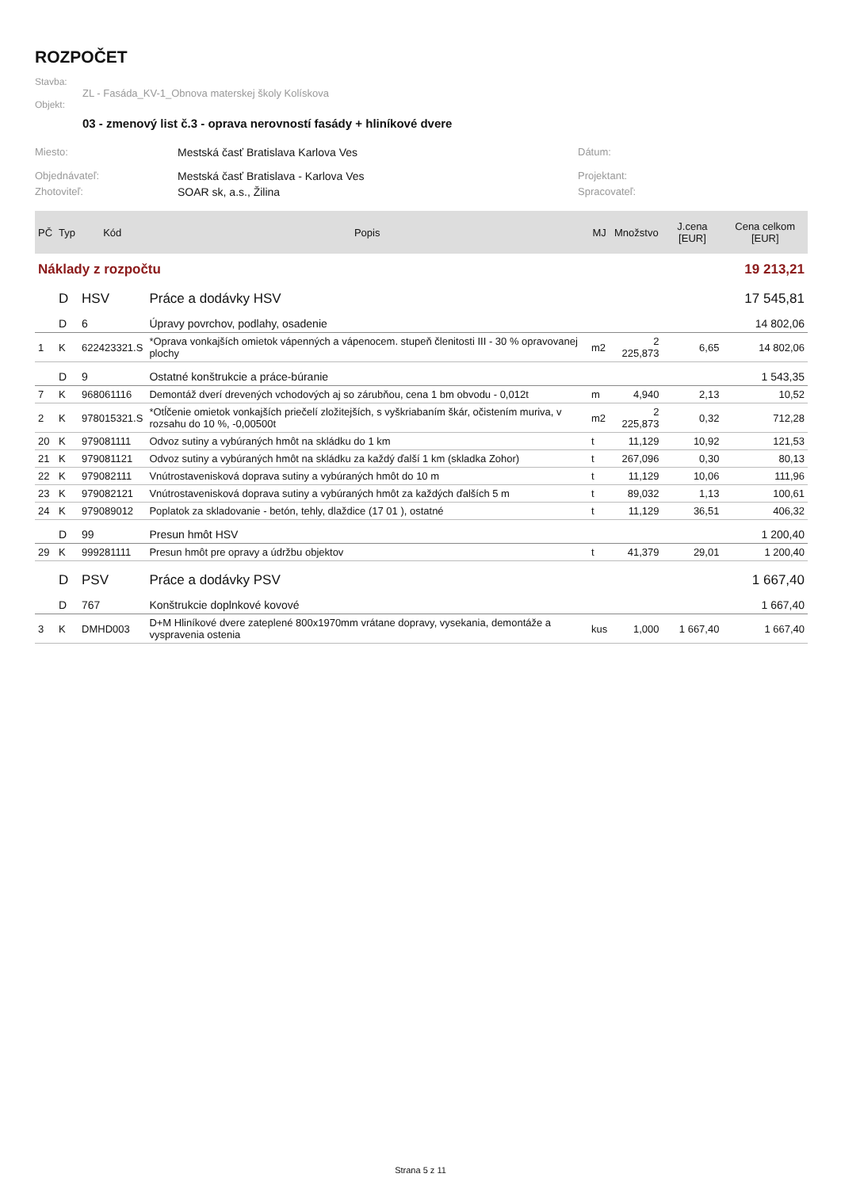ROZPOČET
Stavba:
ZL - Fasáda_KV-1_Obnova materskej školy Kolískova
Objekt:
03 - zmenový list č.3 - oprava nerovností fasády + hliníkové dvere
Miesto: Mestská časť Bratislava Karlova Ves Dátum:
Objednávateľ: Mestská časť Bratislava - Karlova Ves Projektant:
Zhotoviteľ: SOAR sk, a.s., Žilina Spracovateľ:
| PČ | Typ | Kód | Popis | MJ | Množstvo | J.cena [EUR] | Cena celkom [EUR] |
| --- | --- | --- | --- | --- | --- | --- | --- |
| Náklady z rozpočtu | | | | | | | 19 213,21 |
| | D | HSV | Práce a dodávky HSV | | | | 17 545,81 |
| | D | 6 | Úpravy povrchov, podlahy, osadenie | | | | 14 802,06 |
| 1 | K | 622423321.S | *Oprava vonkajších omietok vápenných a vápenocem. stupeň členitosti III - 30 % opravovanej plochy | m2 | 2 225,873 | 6,65 | 14 802,06 |
| | D | 9 | Ostatné konštrukcie a práce-búranie | | | | 1 543,35 |
| 7 | K | 968061116 | Demontáž dverí drevených vchodových aj so zárubňou, cena 1 bm obvodu - 0,012t | m | 4,940 | 2,13 | 10,52 |
| 2 | K | 978015321.S | *Otĺčenie omietok vonkajších priečelí zložitejších, s vyškriabaním škár, očistením muriva, v rozsahu do 10 %, -0,00500t | m2 | 2 225,873 | 0,32 | 712,28 |
| 20 | K | 979081111 | Odvoz sutiny a vybúraných hmôt na skládku do 1 km | t | 11,129 | 10,92 | 121,53 |
| 21 | K | 979081121 | Odvoz sutiny a vybúraných hmôt na skládku za každý ďalší 1 km (skladka Zohor) | t | 267,096 | 0,30 | 80,13 |
| 22 | K | 979082111 | Vnútrostavenisková doprava sutiny a vybúraných hmôt do 10 m | t | 11,129 | 10,06 | 111,96 |
| 23 | K | 979082121 | Vnútrostavenisková doprava sutiny a vybúraných hmôt za každých ďalších 5 m | t | 89,032 | 1,13 | 100,61 |
| 24 | K | 979089012 | Poplatok za skladovanie - betón, tehly, dlaždice (17 01 ), ostatné | t | 11,129 | 36,51 | 406,32 |
| | D | 99 | Presun hmôt HSV | | | | 1 200,40 |
| 29 | K | 999281111 | Presun hmôt pre opravy a údržbu objektov | t | 41,379 | 29,01 | 1 200,40 |
| | D | PSV | Práce a dodávky PSV | | | | 1 667,40 |
| | D | 767 | Konštrukcie doplnkové kovové | | | | 1 667,40 |
| 3 | K | DMHD003 | D+M Hliníkové dvere zateplené 800x1970mm vrátane dopravy, vysekania, demontáže a vyspravenia ostenia | kus | 1,000 | 1 667,40 | 1 667,40 |
Strana 5 z 11